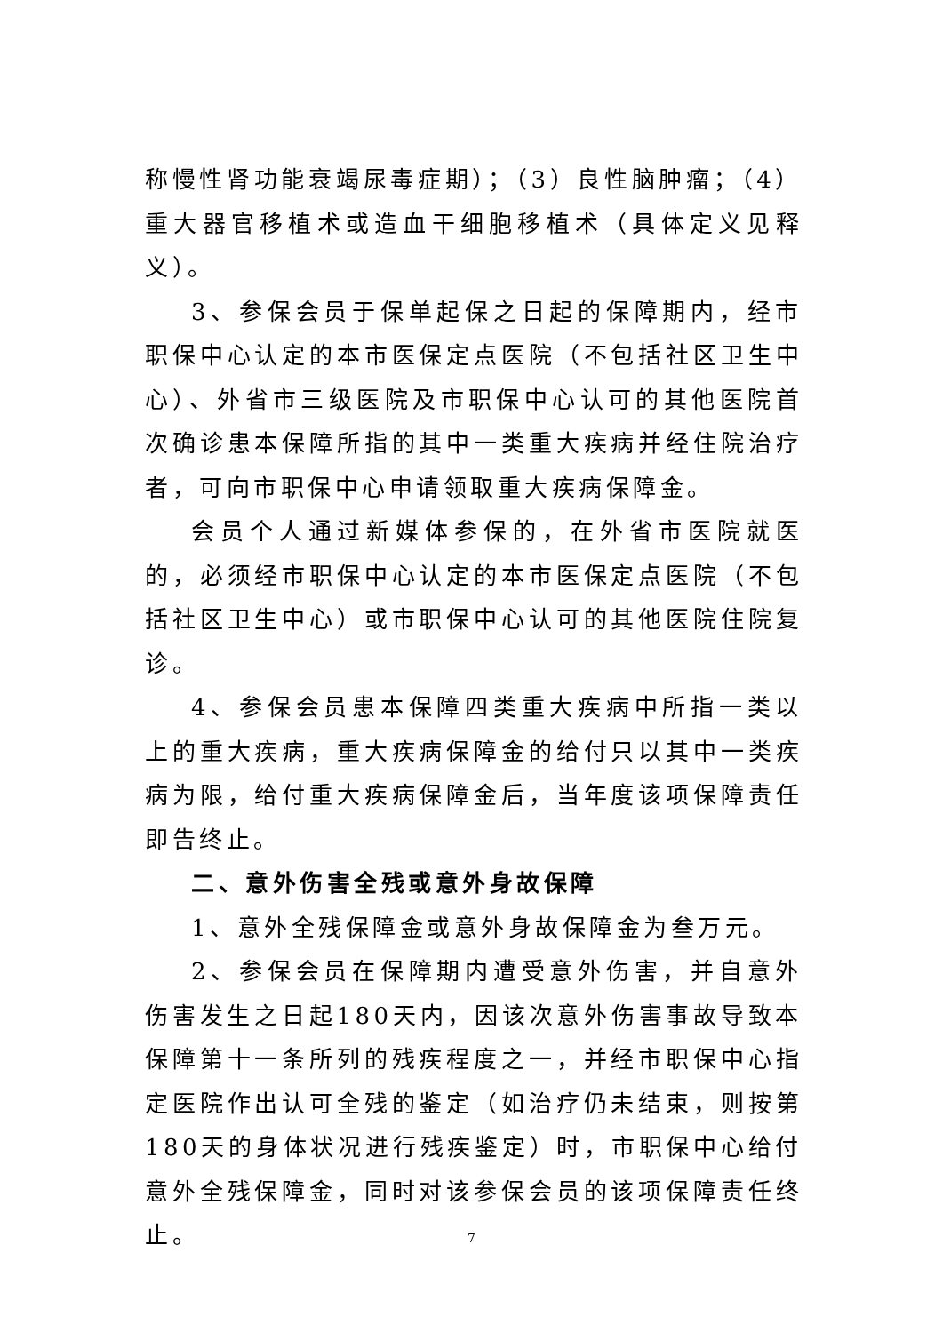称慢性肾功能衰竭尿毒症期）；（3）良性脑肿瘤；（4）重大器官移植术或造血干细胞移植术（具体定义见释义）。
3、参保会员于保单起保之日起的保障期内，经市职保中心认定的本市医保定点医院（不包括社区卫生中心）、外省市三级医院及市职保中心认可的其他医院首次确诊患本保障所指的其中一类重大疾病并经住院治疗者，可向市职保中心申请领取重大疾病保障金。
会员个人通过新媒体参保的，在外省市医院就医的，必须经市职保中心认定的本市医保定点医院（不包括社区卫生中心）或市职保中心认可的其他医院住院复诊。
4、参保会员患本保障四类重大疾病中所指一类以上的重大疾病，重大疾病保障金的给付只以其中一类疾病为限，给付重大疾病保障金后，当年度该项保障责任即告终止。
二、意外伤害全残或意外身故保障
1、意外全残保障金或意外身故保障金为叁万元。
2、参保会员在保障期内遭受意外伤害，并自意外伤害发生之日起180天内，因该次意外伤害事故导致本保障第十一条所列的残疾程度之一，并经市职保中心指定医院作出认可全残的鉴定（如治疗仍未结束，则按第180天的身体状况进行残疾鉴定）时，市职保中心给付意外全残保障金，同时对该参保会员的该项保障责任终止。
7